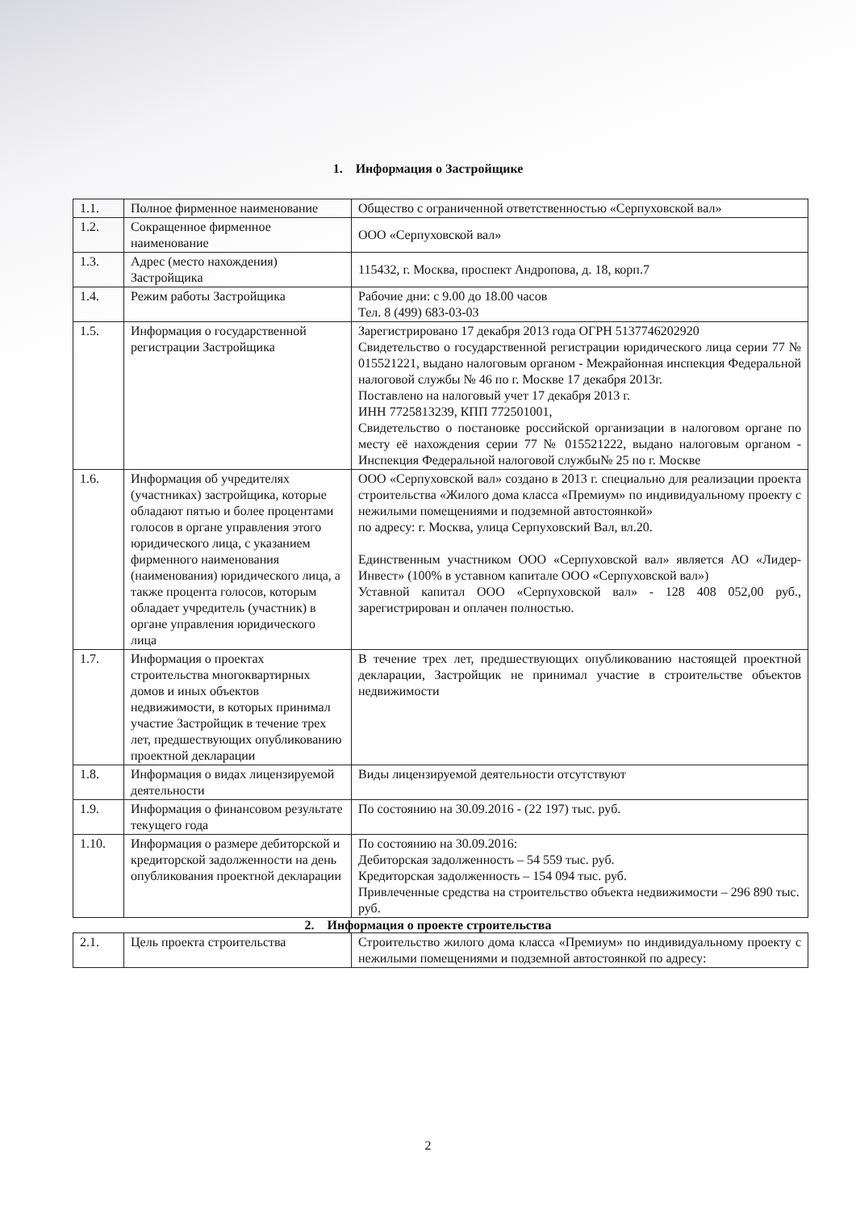1. Информация о Застройщике
| 1.1. | Полное фирменное наименование | Общество с ограниченной ответственностью «Серпуховской вал» |
| 1.2. | Сокращенное фирменное наименование | ООО «Серпуховской вал» |
| 1.3. | Адрес (место нахождения) Застройщика | 115432, г. Москва, проспект Андропова, д. 18, корп.7 |
| 1.4. | Режим работы Застройщика | Рабочие дни: с 9.00 до 18.00 часов Тел. 8 (499) 683-03-03 |
| 1.5. | Информация о государственной регистрации Застройщика | Зарегистрировано 17 декабря 2013 года ОГРН 5137746202920 Свидетельство о государственной регистрации юридического лица серии 77 № 015521221, выдано налоговым органом - Межрайонная инспекция Федеральной налоговой службы № 46 по г. Москве 17 декабря 2013г. Поставлено на налоговый учет 17 декабря 2013 г. ИНН 7725813239, КПП 772501001, Свидетельство о постановке российской организации в налоговом органе по месту её нахождения серии 77 № 015521222, выдано налоговым органом - Инспекция Федеральной налоговой службы№ 25 по г. Москве |
| 1.6. | Информация об учредителях (участниках) застройщика, которые обладают пятью и более процентами голосов в органе управления этого юридического лица, с указанием фирменного наименования (наименования) юридического лица, а также процента голосов, которым обладает учредитель (участник) в органе управления юридического лица | ООО «Серпуховской вал» создано в 2013 г. специально для реализации проекта строительства «Жилого дома класса «Премиум» по индивидуальному проекту с нежилыми помещениями и подземной автостоянкой» по адресу: г. Москва, улица Серпуховский Вал, вл.20. Единственным участником ООО «Серпуховской вал» является АО «Лидер-Инвест» (100% в уставном капитале ООО «Серпуховской вал») Уставной капитал ООО «Серпуховской вал» - 128 408 052,00 руб., зарегистрирован и оплачен полностью. |
| 1.7. | Информация о проектах строительства многоквартирных домов и иных объектов недвижимости, в которых принимал участие Застройщик в течение трех лет, предшествующих опубликованию проектной декларации | В течение трех лет, предшествующих опубликованию настоящей проектной декларации, Застройщик не принимал участие в строительстве объектов недвижимости |
| 1.8. | Информация о видах лицензируемой деятельности | Виды лицензируемой деятельности отсутствуют |
| 1.9. | Информация о финансовом результате текущего года | По состоянию на 30.09.2016 - (22 197) тыс. руб. |
| 1.10. | Информация о размере дебиторской и кредиторской задолженности на день опубликования проектной декларации | По состоянию на 30.09.2016: Дебиторская задолженность – 54 559 тыс. руб. Кредиторская задолженность – 154 094 тыс. руб. Привлеченные средства на строительство объекта недвижимости – 296 890 тыс. руб. |
2. Информация о проекте строительства
| 2.1. | Цель проекта строительства | Строительство жилого дома класса «Премиум» по индивидуальному проекту с нежилыми помещениями и подземной автостоянкой по адресу: |
2